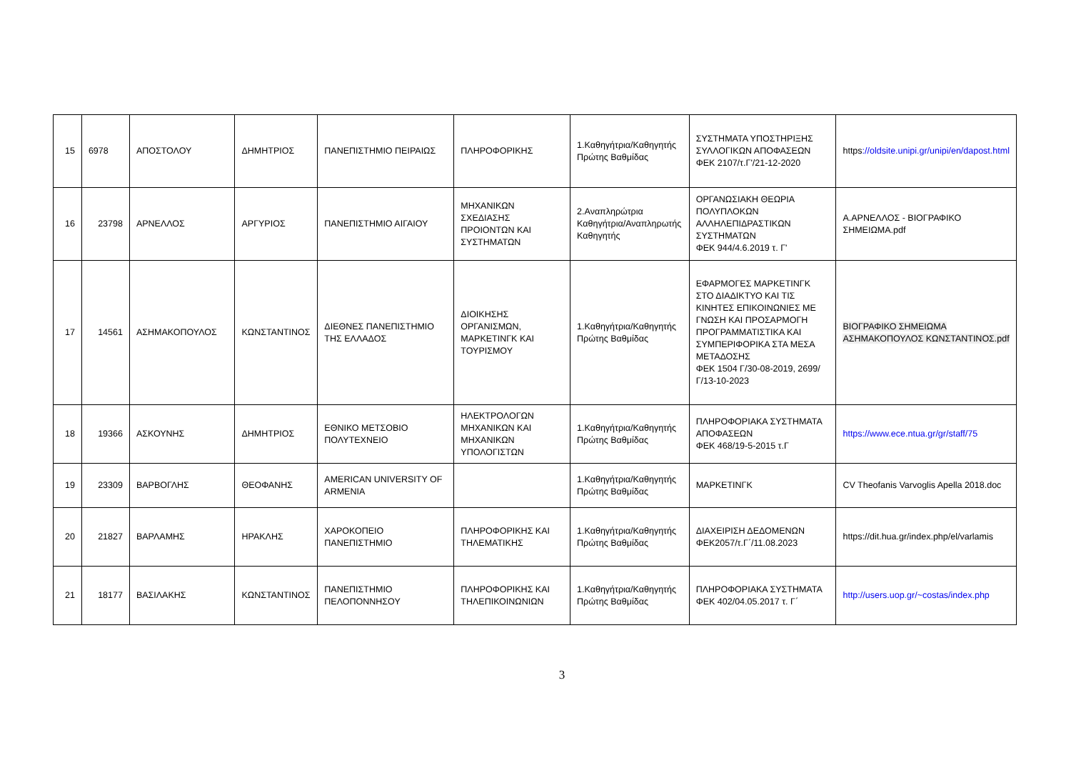| 15 | 6978 | ΑΠΟΣΤΟΛΟΥ | ΔΗΜΗΤΡΙΟΣ | ΠΑΝΕΠΙΣΤΗΜΙΟ ΠΕΙΡΑΙΩΣ | ΠΛΗΡΟΦΟΡΙΚΗΣ | 1.Καθηγήτρια/Καθηγητής Πρώτης Βαθμίδας | ΣΥΣΤΗΜΑΤΑ ΥΠΟΣΤΗΡΙΞΗΣ ΣΥΛΛΟΓΙΚΩΝ ΑΠΟΦΑΣΕΩΝ ΦΕΚ 2107/τ.Γ'/21-12-2020 | https ://oldsite.unipi.gr/unipi/en/dapost.html |
| 16 | 23798 | ΑΡΝΕΛΛΟΣ | ΑΡΓΥΡΙΟΣ | ΠΑΝΕΠΙΣΤΗΜΙΟ ΑΙΓΑΙΟΥ | ΜΗΧΑΝΙΚΩΝ ΣΧΕΔΙΑΣΗΣ ΠΡΟΙΟΝΤΩΝ ΚΑΙ ΣΥΣΤΗΜΑΤΩΝ | 2.Αναπληρώτρια Καθηγήτρια/Αναπληρωτής Καθηγητής | ΟΡΓΑΝΩΣΙΑΚΗ ΘΕΩΡΙΑ ΠΟΛΥΠΛΟΚΩΝ ΑΛΛΗΛΕΠΙΔΡΑΣΤΙΚΩΝ ΣΥΣΤΗΜΑΤΩΝ ΦΕΚ 944/4.6.2019 τ. Γ' | Α.ΑΡΝΕΛΛΟΣ - ΒΙΟΓΡΑΦΙΚΟ ΣΗΜΕΙΩΜΑ.pdf |
| 17 | 14561 | ΑΣΗΜΑΚΟΠΟΥΛΟΣ | ΚΩΝΣΤΑΝΤΙΝΟΣ | ΔΙΕΘΝΕΣ ΠΑΝΕΠΙΣΤΗΜΙΟ ΤΗΣ ΕΛΛΑΔΟΣ | ΔΙΟΙΚΗΣΗΣ ΟΡΓΑΝΙΣΜΩΝ, ΜΑΡΚΕΤΙΝΓΚ ΚΑΙ ΤΟΥΡΙΣΜΟΥ | 1.Καθηγήτρια/Καθηγητής Πρώτης Βαθμίδας | ΕΦΑΡΜΟΓΕΣ ΜΑΡΚΕΤΙΝΓΚ ΣΤΟ ΔΙΑΔΙΚΤΥΟ ΚΑΙ ΤΙΣ ΚΙΝΗΤΕΣ ΕΠΙΚΟΙΝΩΝΙΕΣ ΜΕ ΓΝΩΣΗ ΚΑΙ ΠΡΟΣΑΡΜΟΓΗ ΠΡΟΓΡΑΜΜΑΤΙΣΤΙΚΑ ΚΑΙ ΣΥΜΠΕΡΙΦΟΡΙΚΑ ΣΤΑ ΜΕΣΑ ΜΕΤΑΔΟΣΗΣ ΦΕΚ 1504 Γ/30-08-2019, 2699/Γ/13-10-2023 | ΒΙΟΓΡΑΦΙΚΟ ΣΗΜΕΙΩΜΑ ΑΣΗΜΑΚΟΠΟΥΛΟΣ ΚΩΝΣΤΑΝΤΙΝΟΣ.pdf |
| 18 | 19366 | ΑΣΚΟΥΝΗΣ | ΔΗΜΗΤΡΙΟΣ | ΕΘΝΙΚΟ ΜΕΤΣΟΒΙΟ ΠΟΛΥΤΕΧΝΕΙΟ | ΗΛΕΚΤΡΟΛΟΓΩΝ ΜΗΧΑΝΙΚΩΝ ΚΑΙ ΜΗΧΑΝΙΚΩΝ ΥΠΟΛΟΓΙΣΤΩΝ | 1.Καθηγήτρια/Καθηγητής Πρώτης Βαθμίδας | ΠΛΗΡΟΦΟΡΙΑΚΑ ΣΥΣΤΗΜΑΤΑ ΑΠΟΦΑΣΕΩΝ ΦΕΚ 468/19-5-2015 τ.Γ | https://www.ece.ntua.gr/gr/staff/75 |
| 19 | 23309 | ΒΑΡΒΟΓΛΗΣ | ΘΕΟΦΑΝΗΣ | AMERICAN UNIVERSITY OF ARMENIA | | 1.Καθηγήτρια/Καθηγητής Πρώτης Βαθμίδας | ΜΑΡΚΕΤΙΝΓΚ | CV Theofanis Varvoglis Apella 2018.doc |
| 20 | 21827 | ΒΑΡΛΑΜΗΣ | ΗΡΑΚΛΗΣ | ΧΑΡΟΚΟΠΕΙΟ ΠΑΝΕΠΙΣΤΗΜΙΟ | ΠΛΗΡΟΦΟΡΙΚΗΣ ΚΑΙ ΤΗΛΕΜΑΤΙΚΗΣ | 1.Καθηγήτρια/Καθηγητής Πρώτης Βαθμίδας | ΔΙΑΧΕΙΡΙΣΗ ΔΕΔΟΜΕΝΩΝ ΦΕΚ2057/τ.Γ΄/11.08.2023 | https://dit.hua.gr/index.php/el/varlamis |
| 21 | 18177 | ΒΑΣΙΛΑΚΗΣ | ΚΩΝΣΤΑΝΤΙΝΟΣ | ΠΑΝΕΠΙΣΤΗΜΙΟ ΠΕΛΟΠΟΝΝΗΣΟΥ | ΠΛΗΡΟΦΟΡΙΚΗΣ ΚΑΙ ΤΗΛΕΠΙΚΟΙΝΩΝΙΩΝ | 1.Καθηγήτρια/Καθηγητής Πρώτης Βαθμίδας | ΠΛΗΡΟΦΟΡΙΑΚΑ ΣΥΣΤΗΜΑΤΑ ΦΕΚ 402/04.05.2017 τ. Γ΄ | http://users.uop.gr/~costas/index.php |
3